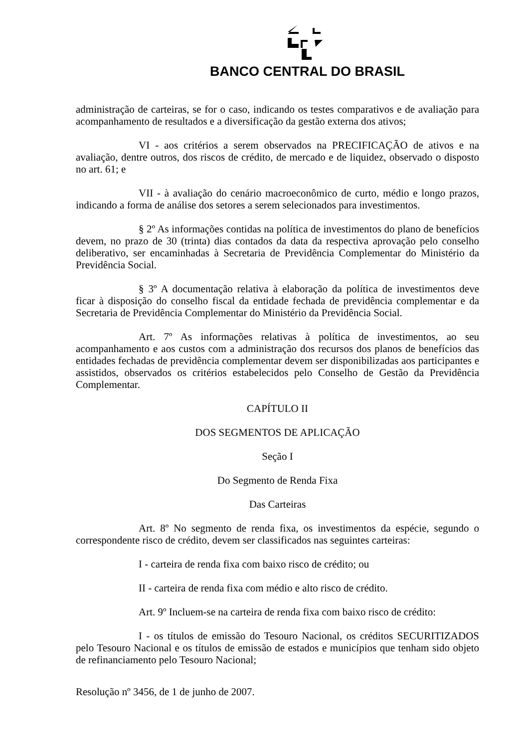BANCO CENTRAL DO BRASIL
administração de carteiras, se for o caso, indicando os testes comparativos e de avaliação para acompanhamento de resultados e a diversificação da gestão externa dos ativos;
VI - aos critérios a serem observados na PRECIFICAÇÃO de ativos e na avaliação, dentre outros, dos riscos de crédito, de mercado e de liquidez, observado o disposto no art. 61; e
VII - à avaliação do cenário macroeconômico de curto, médio e longo prazos, indicando a forma de análise dos setores a serem selecionados para investimentos.
§ 2º As informações contidas na política de investimentos do plano de benefícios devem, no prazo de 30 (trinta) dias contados da data da respectiva aprovação pelo conselho deliberativo, ser encaminhadas à Secretaria de Previdência Complementar do Ministério da Previdência Social.
§ 3º A documentação relativa à elaboração da política de investimentos deve ficar à disposição do conselho fiscal da entidade fechada de previdência complementar e da Secretaria de Previdência Complementar do Ministério da Previdência Social.
Art. 7º As informações relativas à política de investimentos, ao seu acompanhamento e aos custos com a administração dos recursos dos planos de benefícios das entidades fechadas de previdência complementar devem ser disponibilizadas aos participantes e assistidos, observados os critérios estabelecidos pelo Conselho de Gestão da Previdência Complementar.
CAPÍTULO II
DOS SEGMENTOS DE APLICAÇÃO
Seção I
Do Segmento de Renda Fixa
Das Carteiras
Art. 8º No segmento de renda fixa, os investimentos da espécie, segundo o correspondente risco de crédito, devem ser classificados nas seguintes carteiras:
I - carteira de renda fixa com baixo risco de crédito; ou
II - carteira de renda fixa com médio e alto risco de crédito.
Art. 9º Incluem-se na carteira de renda fixa com baixo risco de crédito:
I - os títulos de emissão do Tesouro Nacional, os créditos SECURITIZADOS pelo Tesouro Nacional e os títulos de emissão de estados e municípios que tenham sido objeto de refinanciamento pelo Tesouro Nacional;
Resolução nº 3456, de 1 de junho de 2007.